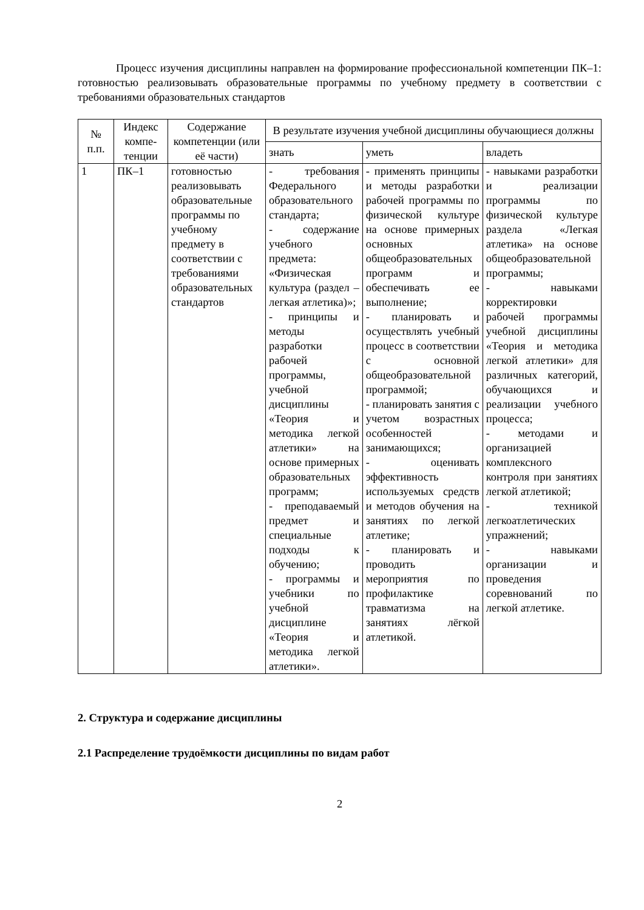Процесс изучения дисциплины направлен на формирование профессиональной компетенции ПК–1: готовностью реализовывать образовательные программы по учебному предмету в соответствии с требованиями образовательных стандартов
| № п.п. | Индекс компе-тенции | Содержание компетенции (или её части) | В результате изучения учебной дисциплины обучающиеся должны | | |
| --- | --- | --- | --- | --- | --- |
| | | | знать | уметь | владеть |
| 1 | ПК–1 | готовностью реализовывать образовательные программы по учебному предмету в соответствии с требованиями образовательных стандартов | - требования Федерального образовательного стандарта; - содержание учебного предмета: «Физическая культура (раздел – легкая атлетика)»; - принципы и методы разработки рабочей программы, учебной дисциплины «Теория и методика легкой атлетики» на основе примерных образовательных программ; - преподаваемый предмет и специальные подходы к обучению; - программы и учебники по учебной дисциплине «Теория и методика легкой атлетики». | - применять принципы и методы разработки рабочей программы по физической культуре на основе примерных основных общеобразовательных программ и обеспечивать ее выполнение; - планировать и осуществлять учебный процесс в соответствии с основной общеобразовательной программой; - планировать занятия с учетом возрастных особенностей занимающихся; - оценивать эффективность используемых средств и методов обучения на занятиях по легкой атлетике; - планировать и проводить мероприятия по профилактике травматизма на занятиях лёгкой атлетикой. | - навыками разработки и реализации программы по физической культуре раздела «Легкая атлетика» на основе общеобразовательной программы; - навыками корректировки рабочей программы учебной дисциплины «Теория и методика легкой атлетики» для различных категорий, обучающихся и реализации учебного процесса; - методами и организацией комплексного контроля при занятиях легкой атлетикой; - техникой легкоатлетических упражнений; - навыками организации и проведения соревнований по легкой атлетике. |
2. Структура и содержание дисциплины
2.1 Распределение трудоёмкости дисциплины по видам работ
2